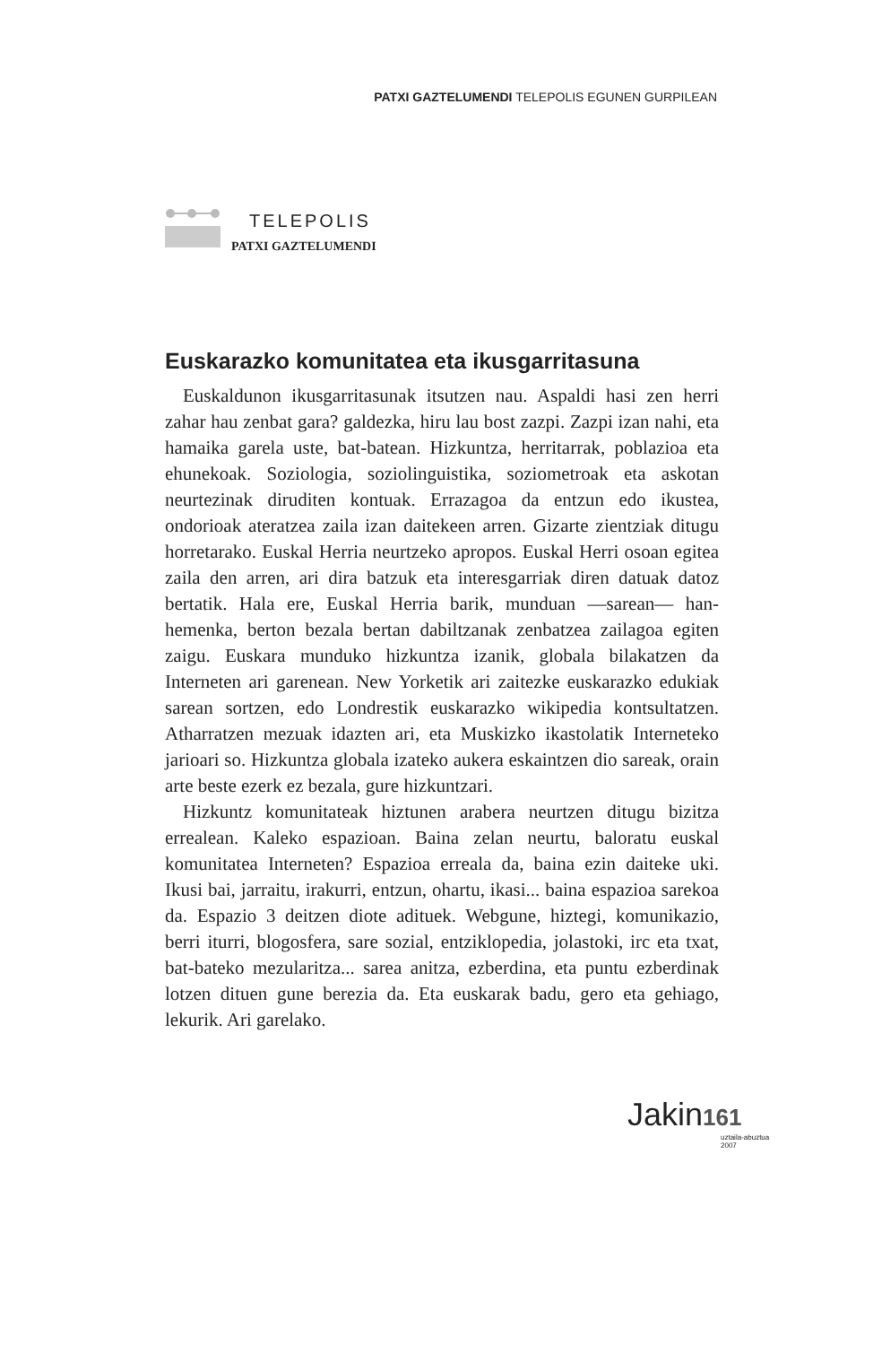PATXI GAZTELUMENDI TELEPOLIS EGUNEN GURPILEAN
TELEPOLIS
PATXI GAZTELUMENDI
Euskarazko komunitatea eta ikusgarritasuna
Euskaldunon ikusgarritasunak itsutzen nau. Aspaldi hasi zen herri zahar hau zenbat gara? galdezka, hiru lau bost zazpi. Zazpi izan nahi, eta hamaika garela uste, bat-batean. Hizkuntza, herritarrak, poblazioa eta ehunekoak. Soziologia, soziolinguistika, soziometroak eta askotan neurtezinak diruditen kontuak. Errazagoa da entzun edo ikustea, ondorioak ateratzea zaila izan daitekeen arren. Gizarte zientziak ditugu horretarako. Euskal Herria neurtzeko apropos. Euskal Herri osoan egitea zaila den arren, ari dira batzuk eta interesgarriak diren datuak datoz bertatik. Hala ere, Euskal Herria barik, munduan —sarean— han-hemenka, berton bezala bertan dabiltzanak zenbatzea zailagoa egiten zaigu. Euskara munduko hizkuntza izanik, globala bilakatzen da Interneten ari garenean. New Yorketik ari zaitezke euskarazko edukiak sarean sortzen, edo Londrestik euskarazko wikipedia kontsultatzen. Atharratzen mezuak idazten ari, eta Muskizko ikastolatik Interneteko jarioari so. Hizkuntza globala izateko aukera eskaintzen dio sareak, orain arte beste ezerk ez bezala, gure hizkuntzari.
Hizkuntz komunitateak hiztunen arabera neurtzen ditugu bizitza errealean. Kaleko espazioan. Baina zelan neurtu, baloratu euskal komunitatea Interneten? Espazioa erreala da, baina ezin daiteke uki. Ikusi bai, jarraitu, irakurri, entzun, ohartu, ikasi... baina espazioa sarekoa da. Espazio 3 deitzen diote adituek. Webgune, hiztegi, komunikazio, berri iturri, blogosfera, sare sozial, entziklopedia, jolastoki, irc eta txat, bat-bateko mezularitza... sarea anitza, ezberdina, eta puntu ezberdinak lotzen dituen gune berezia da. Eta euskarak badu, gero eta gehiago, lekurik. Ari garelako.
Jakin 161
uztaila-abuztua
2007